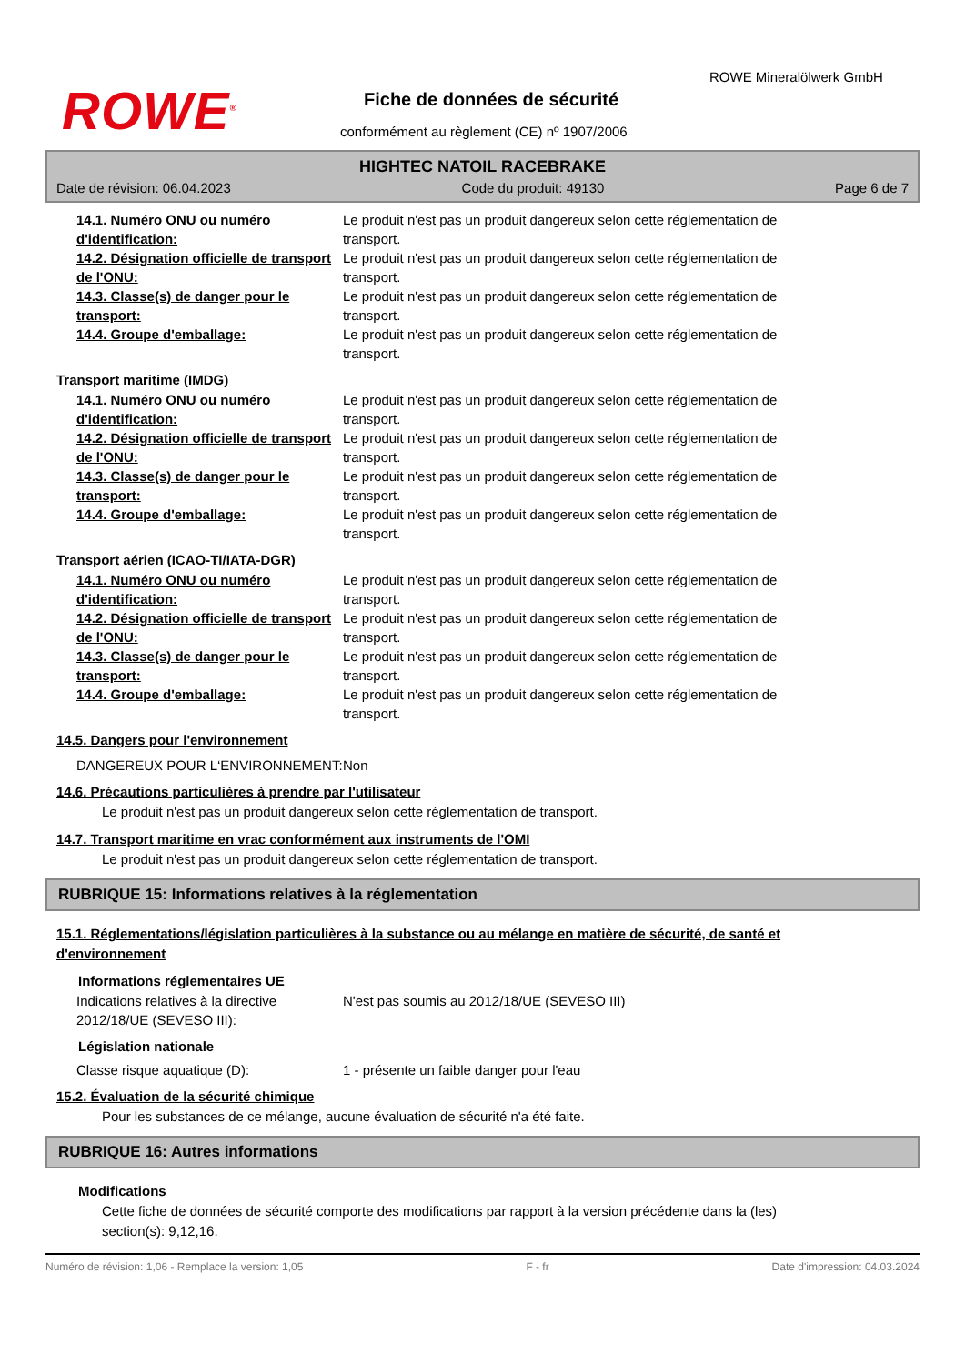ROWE<sup>®</sup>
ROWE Mineralölwerk GmbH
Fiche de données de sécurité
conformément au règlement (CE) nº 1907/2006
HIGHTEC NATOIL RACEBRAKE
Date de révision: 06.04.2023 Code du produit: 49130 Page 6 de 7
14.1. Numéro ONU ou numéro d'identification:
Le produit n'est pas un produit dangereux selon cette réglementation de transport.
14.2. Désignation officielle de transport de l'ONU:
Le produit n'est pas un produit dangereux selon cette réglementation de transport.
14.3. Classe(s) de danger pour le transport:
Le produit n'est pas un produit dangereux selon cette réglementation de transport.
14.4. Groupe d'emballage: Le produit n'est pas un produit dangereux selon cette réglementation de transport.
Transport maritime (IMDG)
14.1. Numéro ONU ou numéro d'identification:
Le produit n'est pas un produit dangereux selon cette réglementation de transport.
14.2. Désignation officielle de transport de l'ONU:
Le produit n'est pas un produit dangereux selon cette réglementation de transport.
14.3. Classe(s) de danger pour le transport:
Le produit n'est pas un produit dangereux selon cette réglementation de transport.
14.4. Groupe d'emballage: Le produit n'est pas un produit dangereux selon cette réglementation de transport.
Transport aérien (ICAO-TI/IATA-DGR)
14.1. Numéro ONU ou numéro d'identification:
Le produit n'est pas un produit dangereux selon cette réglementation de transport.
14.2. Désignation officielle de transport de l'ONU:
Le produit n'est pas un produit dangereux selon cette réglementation de transport.
14.3. Classe(s) de danger pour le transport:
Le produit n'est pas un produit dangereux selon cette réglementation de transport.
14.4. Groupe d'emballage: Le produit n'est pas un produit dangereux selon cette réglementation de transport.
14.5. Dangers pour l'environnement
DANGEREUX POUR L‘ENVIRONNEMENT: Non
14.6. Précautions particulières à prendre par l'utilisateur
Le produit n'est pas un produit dangereux selon cette réglementation de transport.
14.7. Transport maritime en vrac conformément aux instruments de l'OMI
Le produit n'est pas un produit dangereux selon cette réglementation de transport.
RUBRIQUE 15: Informations relatives à la réglementation
15.1. Réglementations/législation particulières à la substance ou au mélange en matière de sécurité, de santé et d'environnement
Informations réglementaires UE
Indications relatives à la directive 2012/18/UE (SEVESO III):
N'est pas soumis au 2012/18/UE (SEVESO III)
Législation nationale
Classe risque aquatique (D): 1 - présente un faible danger pour l'eau
15.2. Évaluation de la sécurité chimique
Pour les substances de ce mélange, aucune évaluation de sécurité n'a été faite.
RUBRIQUE 16: Autres informations
Modifications
Cette fiche de données de sécurité comporte des modifications par rapport à la version précédente dans la (les) section(s): 9,12,16.
Numéro de révision: 1,06 - Remplace la version: 1,05 F - fr Date d'impression: 04.03.2024